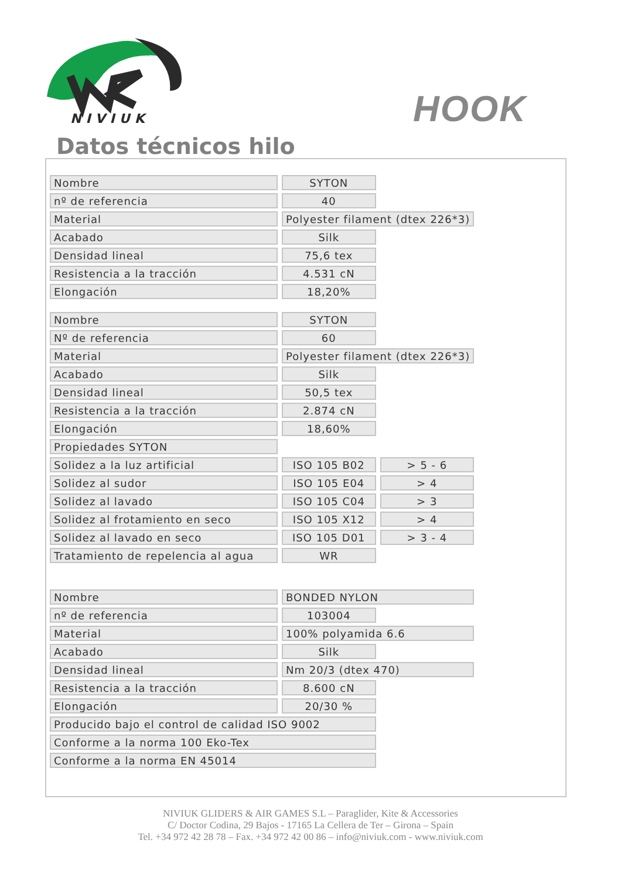NIVIUK
HOOK
Datos técnicos hilo
| Nombre | SYTON | |
| nº de referencia | 40 | |
| Material | Polyester filament (dtex 226*3) | |
| Acabado | Silk | |
| Densidad lineal | 75,6 tex | |
| Resistencia a la tracción | 4.531 cN | |
| Elongación | 18,20% | |
| Nombre | SYTON | |
| Nº de referencia | 60 | |
| Material | Polyester filament (dtex 226*3) | |
| Acabado | Silk | |
| Densidad lineal | 50,5 tex | |
| Resistencia a la tracción | 2.874 cN | |
| Elongación | 18,60% | |
| Propiedades SYTON | | |
| Solidez a la luz artificial | ISO 105 B02 | > 5 - 6 |
| Solidez al sudor | ISO 105 E04 | > 4 |
| Solidez al lavado | ISO 105 C04 | > 3 |
| Solidez al frotamiento en seco | ISO 105 X12 | > 4 |
| Solidez al lavado en seco | ISO 105 D01 | > 3 - 4 |
| Tratamiento de repelencia al agua | WR | |
| Nombre | BONDED NYLON | |
| nº de referencia | 103004 | |
| Material | 100% polyamida 6.6 | |
| Acabado | Silk | |
| Densidad lineal | Nm 20/3 (dtex 470) | |
| Resistencia a la tracción | 8.600 cN | |
| Elongación | 20/30 % | |
| Producido bajo el control de calidad ISO 9002 | | |
| Conforme a la norma 100 Eko-Tex | | |
| Conforme a la norma EN 45014 | | |
NIVIUK GLIDERS & AIR GAMES S.L – Paraglider, Kite & Accessories
C/ Doctor Codina, 29 Bajos - 17165 La Cellera de Ter – Girona – Spain
Tel. +34 972 42 28 78 – Fax. +34 972 42 00 86 – info@niviuk.com - www.niviuk.com